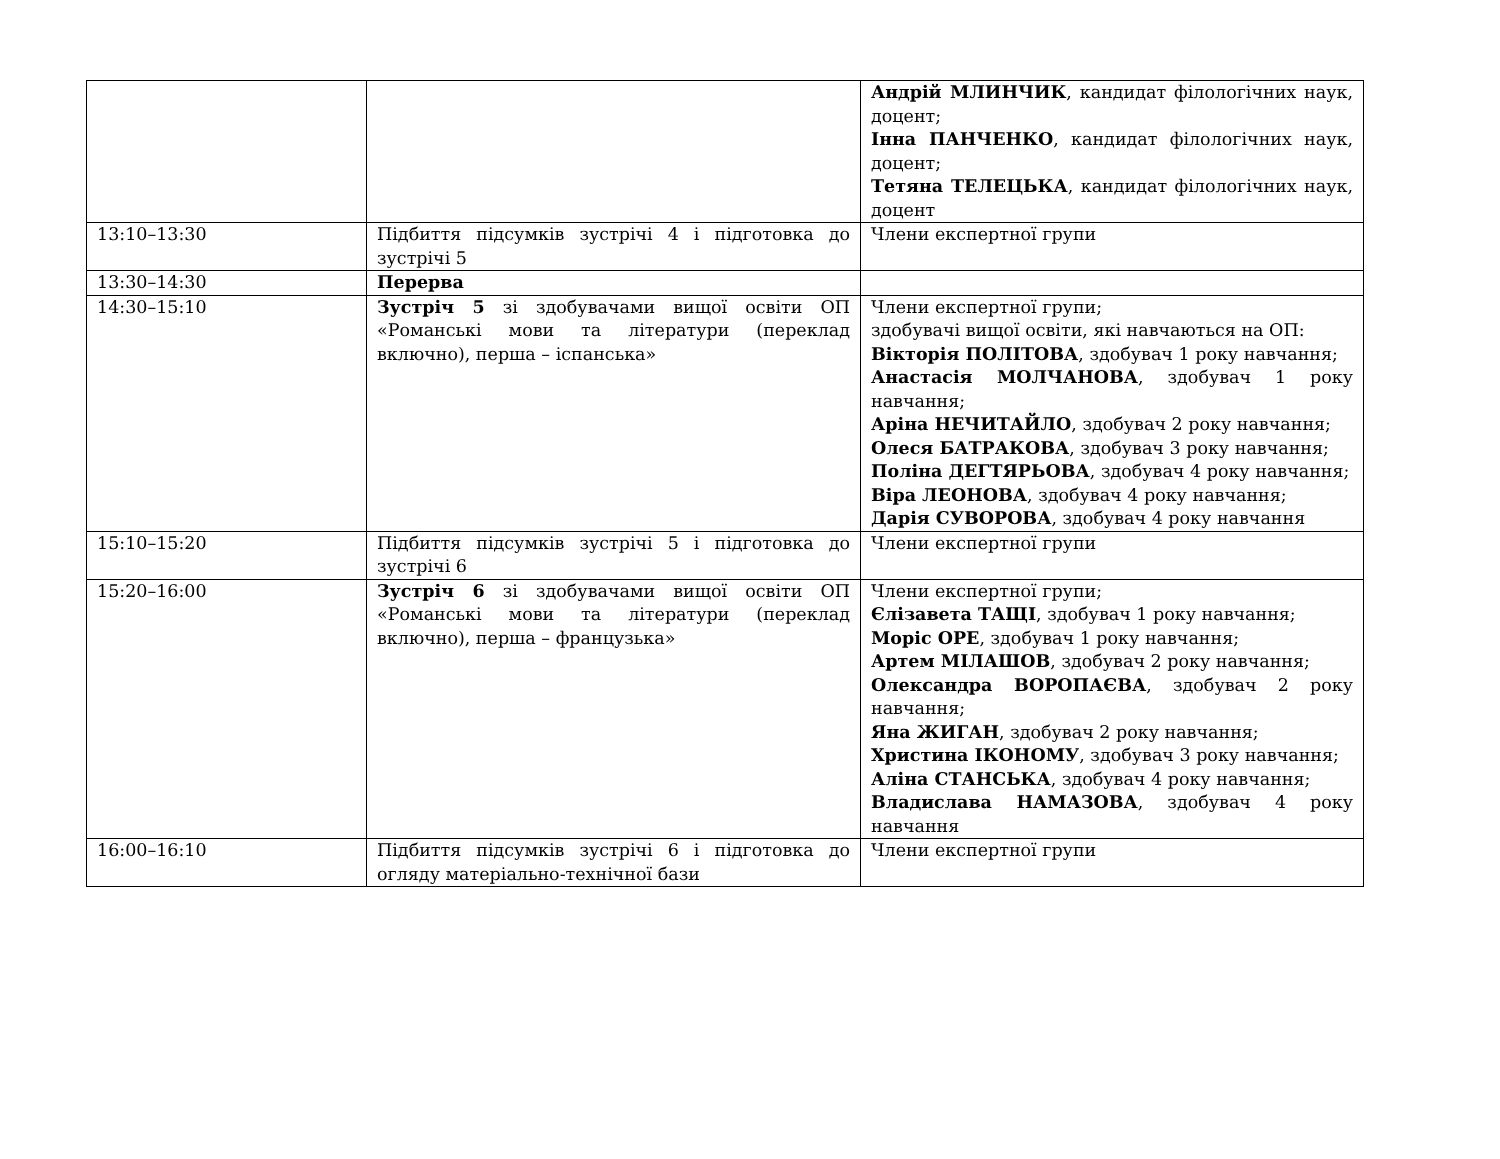| | | Андрій МЛИНЧИК , кандидат філологічних наук, доцент; Інна ПАНЧЕНКО , кандидат філологічних наук, доцент; Тетяна ТЕЛЕЦЬКА , кандидат філологічних наук, доцент |
| 13:10–13:30 | Підбиття підсумків зустрічі 4 і підготовка до зустрічі 5 | Члени експертної групи |
| 13:30–14:30 | Перерва | |
| 14:30–15:10 | Зустріч 5 зі здобувачами вищої освіти ОП «Романські мови та літератури (переклад включно), перша – іспанська» | Члени експертної групи; здобувачі вищої освіти, які навчаються на ОП: Вікторія ПОЛІТОВА , здобувач 1 року навчання; Анастасія МОЛЧАНОВА , здобувач 1 року навчання; Аріна НЕЧИТАЙЛО , здобувач 2 року навчання; Олеся БАТРАКОВА , здобувач 3 року навчання; Поліна ДЕГТЯРЬОВА , здобувач 4 року навчання; Віра ЛЕОНОВА , здобувач 4 року навчання; Дарія СУВОРОВА , здобувач 4 року навчання |
| 15:10–15:20 | Підбиття підсумків зустрічі 5 і підготовка до зустрічі 6 | Члени експертної групи |
| 15:20–16:00 | Зустріч 6 зі здобувачами вищої освіти ОП «Романські мови та літератури (переклад включно), перша – французька» | Члени експертної групи; Єлізавета ТАЩІ , здобувач 1 року навчання; Моріс ОРЕ , здобувач 1 року навчання; Артем МІЛАШОВ , здобувач 2 року навчання; Олександра ВОРОПАЄВА , здобувач 2 року навчання; Яна ЖИГАН , здобувач 2 року навчання; Христина ІКОНОМУ , здобувач 3 року навчання; Аліна СТАНСЬКА , здобувач 4 року навчання; Владислава НАМАЗОВА , здобувач 4 року навчання |
| 16:00–16:10 | Підбиття підсумків зустрічі 6 і підготовка до огляду матеріально-технічної бази | Члени експертної групи |